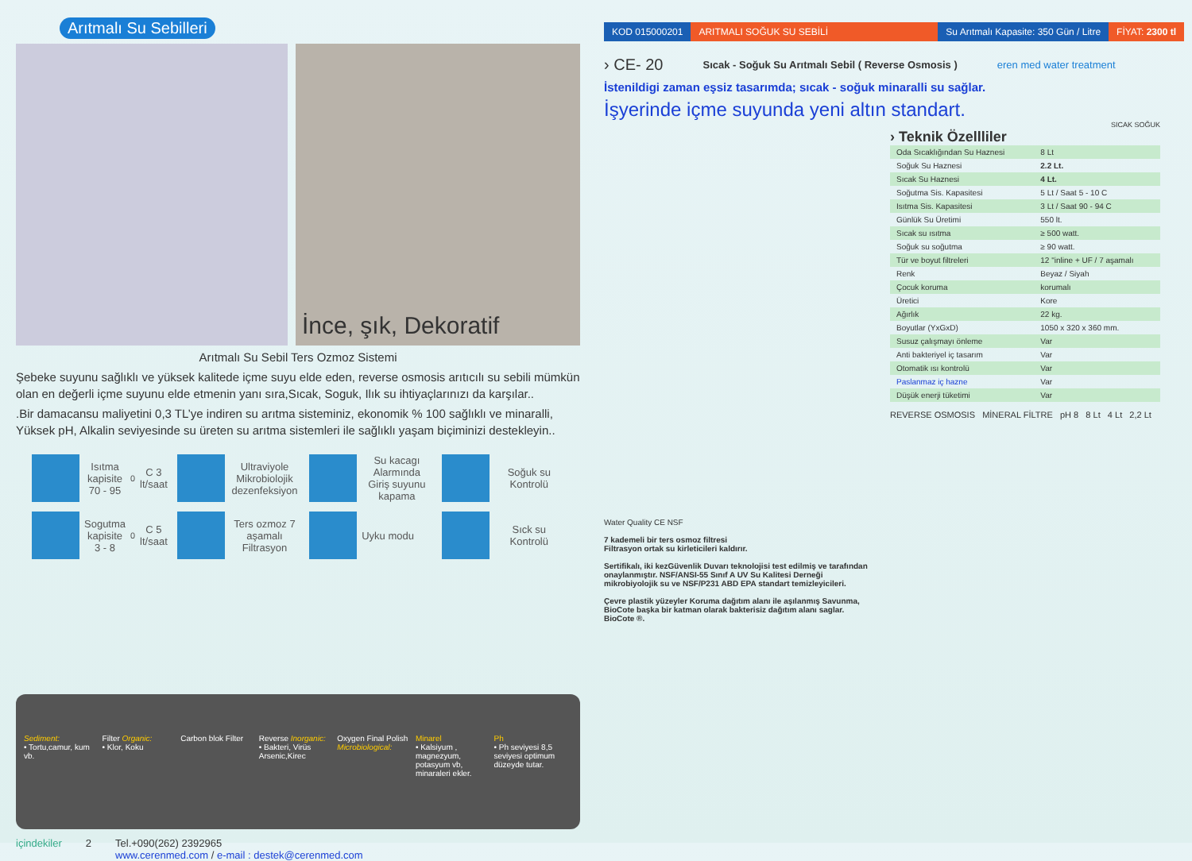Arıtmalı Su Sebilleri
İnce, şık, Dekoratif
Arıtmalı Su Sebil Ters Ozmoz Sistemi
Şebeke suyunu sağlıklı ve yüksek kalitede içme suyu elde eden, reverse osmosis arıtıcılı su sebili mümkün olan en değerli içme suyunu elde etmenin yanı sıra,Sıcak, Soguk, Ilık su ihtiyaçlarınızı da karşılar..
.Bir damacansu maliyetini 0,3 TL’ye indiren su arıtma sisteminiz, ekonomik % 100 sağlıklı ve minaralli, Yüksek pH, Alkalin seviyesinde su üreten su arıtma sistemleri ile sağlıklı yaşam biçiminizi destekleyin..
Isıtma kapisite 70 - 95 <sup>0</sup>C 3 lt/saat
Ultraviyole Mikrobiolojik dezenfeksiyon
Su kacagı Alarmında Giriş suyunu kapama
Soğuk su Kontrolü
Sogutma kapisite 3 - 8 <sup>0</sup> C 5 lt/saat
Ters ozmoz 7 aşamalı Filtrasyon
Uyku modu
Sıck su Kontrolü
Sediment:
• Tortu,camur, kum vb.
Filter Organic:
• Klor, Koku
Carbon blok Filter Reverse Inorganic:
• Bakteri, Virüs Arsenic,Kirec
Oxygen Final Polish Microbiological:
Minarel
• Kalsiyum , magnezyum, potasyum vb, minaraleri ekler.
Ph
• Ph seviyesi 8,5 seviyesi optimum düzeyde tutar.
içindekiler 2 Tel.+090(262) 2392965
www.cerenmed.com / e-mail : destek@cerenmed.com
KOD 015000201 ARITMALI SOĞUK SU SEBİLİ Su Arıtmalı Kapasite: 350 Gün / Litre FİYAT: 2300 tl
› CE- 20 Sıcak - Soğuk Su Arıtmalı Sebil ( Reverse Osmosis ) eren med water treatment
İstenildigi zaman eşsiz tasarımda; sıcak - soğuk minaralli su sağlar.
İşyerinde içme suyunda yeni altın standart.
Water Quality CE NSF
7 kademeli bir ters osmoz filtresi
Filtrasyon ortak su kirleticileri kaldırır.
Sertifikalı, iki kezGüvenlik Duvarı teknolojisi test edilmiş ve tarafından onaylanmıştır. NSF/ANSI-55 Sınıf A UV Su Kalitesi Derneği mikrobiyolojik su ve NSF/P231 ABD EPA standart temizleyicileri.
Çevre plastik yüzeyler Koruma dağıtım alanı ile aşılanmış Savunma, BioCote başka bir katman olarak bakterisiz dağıtım alanı saglar. BioCote ®.
SICAK SOĞUK
› Teknik Özellliler
| Oda Sıcaklığından Su Haznesi | 8 Lt |
| Soğuk Su Haznesi | 2.2 Lt. |
| Sıcak Su Haznesi | 4 Lt. |
| Soğutma Sis. Kapasitesi | 5 Lt / Saat 5 - 10 C |
| Isıtma Sis. Kapasitesi | 3 Lt / Saat 90 - 94 C |
| Günlük Su Üretimi | 550 lt. |
| Sıcak su ısıtma | ≥ 500 watt. |
| Soğuk su soğutma | ≥ 90 watt. |
| Tür ve boyut filtreleri | 12 "inline + UF / 7 aşamalı |
| Renk | Beyaz / Siyah |
| Çocuk koruma | korumalı |
| Üretici | Kore |
| Ağırlık | 22 kg. |
| Boyutlar (YxGxD) | 1050 x 320 x 360 mm. |
| Susuz çalışmayı önleme | Var |
| Anti bakteriyel iç tasarım | Var |
| Otomatik ısı kontrolü | Var |
| Paslanmaz iç hazne | Var |
| Düşük enerji tüketimi | Var |
REVERSE OSMOSIS MİNERAL FİLTRE pH 8 8 Lt 4 Lt 2,2 Lt